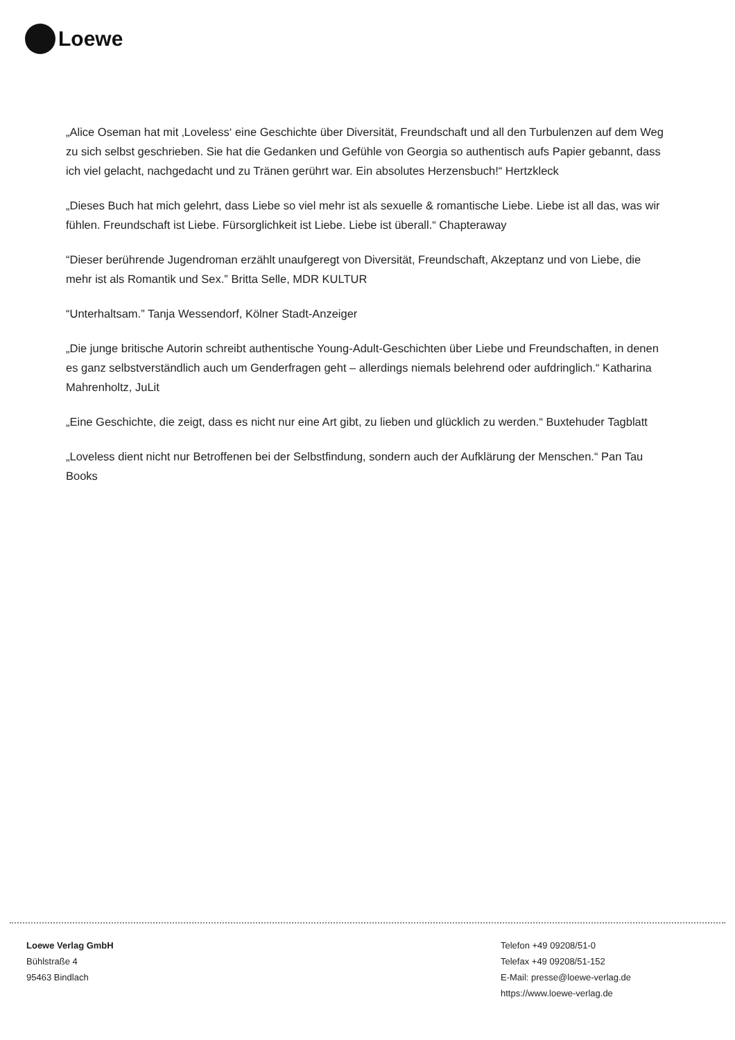Loewe
„Alice Oseman hat mit ‚Loveless‘ eine Geschichte über Diversität, Freundschaft und all den Turbulenzen auf dem Weg zu sich selbst geschrieben. Sie hat die Gedanken und Gefühle von Georgia so authentisch aufs Papier gebannt, dass ich viel gelacht, nachgedacht und zu Tränen gerührt war. Ein absolutes Herzensbuch!“ Hertzkleck
„Dieses Buch hat mich gelehrt, dass Liebe so viel mehr ist als sexuelle & romantische Liebe. Liebe ist all das, was wir fühlen. Freundschaft ist Liebe. Fürsorglichkeit ist Liebe. Liebe ist überall.“ Chapteraway
“Dieser berührende Jugendroman erzählt unaufgeregt von Diversität, Freundschaft, Akzeptanz und von Liebe, die mehr ist als Romantik und Sex.” Britta Selle, MDR KULTUR
“Unterhaltsam.” Tanja Wessendorf, Kölner Stadt-Anzeiger
„Die junge britische Autorin schreibt authentische Young-Adult-Geschichten über Liebe und Freundschaften, in denen es ganz selbstverständlich auch um Genderfragen geht – allerdings niemals belehrend oder aufdringlich.“ Katharina Mahrenholtz, JuLit
„Eine Geschichte, die zeigt, dass es nicht nur eine Art gibt, zu lieben und glücklich zu werden.“ Buxtehuder Tagblatt
„Loveless dient nicht nur Betroffenen bei der Selbstfindung, sondern auch der Aufklärung der Menschen.“ Pan Tau Books
Loewe Verlag GmbH
Bühlstraße 4
95463 Bindlach
Telefon +49 09208/51-0
Telefax +49 09208/51-152
E-Mail: presse@loewe-verlag.de
https://www.loewe-verlag.de